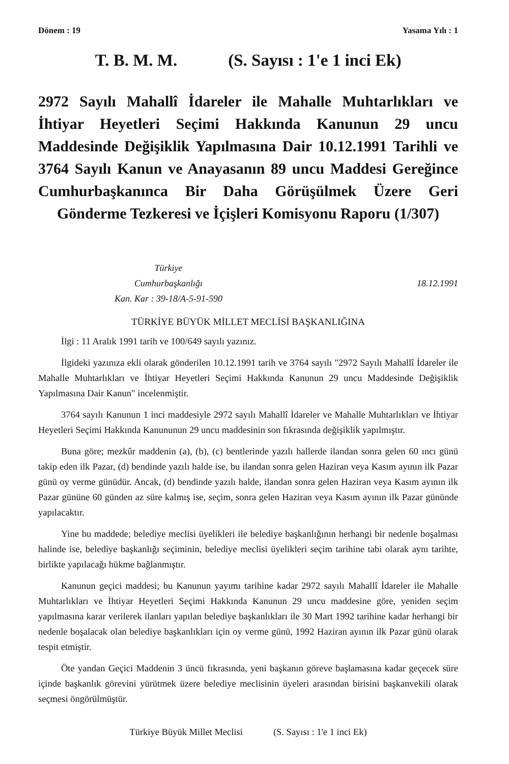Dönem : 19 Yasama Yılı : 1
T. B. M. M. (S. Sayısı : 1'e 1 inci Ek)
2972 Sayılı Mahallî İdareler ile Mahalle Muhtarlıkları ve İhtiyar Heyetleri Seçimi Hakkında Kanunun 29 uncu Maddesinde Değişiklik Yapılmasına Dair 10.12.1991 Tarihli ve 3764 Sayılı Kanun ve Anayasanın 89 uncu Maddesi Gereğince Cumhurbaşkanınca Bir Daha Görüşülmek Üzere Geri Gönderme Tezkeresi ve İçişleri Komisyonu Raporu (1/307)
Türkiye
Cumhurbaşkanlığı
Kan. Kar : 39-18/A-5-91-590
18.12.1991
TÜRKİYE BÜYÜK MİLLET MECLİSİ BAŞKANLIĞINA
İlgi : 11 Aralık 1991 tarih ve 100/649 sayılı yazınız.
İlgideki yazınıza ekli olarak gönderilen 10.12.1991 tarih ve 3764 sayılı "2972 Sayılı Mahallî İdareler ile Mahalle Muhtarlıkları ve İhtiyar Heyetleri Seçimi Hakkında Kanunun 29 uncu Maddesinde Değişiklik Yapılmasına Dair Kanun" incelenmiştir.
3764 sayılı Kanunun 1 inci maddesiyle 2972 sayılı Mahallî İdareler ve Mahalle Muhtarlıkları ve İhtiyar Heyetleri Seçimi Hakkında Kanununun 29 uncu maddesinin son fıkrasında değişiklik yapılmıştır.
Buna göre; mezkûr maddenin (a), (b), (c) bentlerinde yazılı hallerde ilandan sonra gelen 60 ıncı günü takip eden ilk Pazar, (d) bendinde yazılı halde ise, bu ilandan sonra gelen Haziran veya Kasım ayının ilk Pazar günü oy verme günüdür. Ancak, (d) bendinde yazılı halde, ilandan sonra gelen Haziran veya Kasım ayının ilk Pazar gününe 60 günden az süre kalmış ise, seçim, sonra gelen Haziran veya Kasım ayının ilk Pazar gününde yapılacaktır.
Yine bu maddede; belediye meclisi üyelikleri ile belediye başkanlığının herhangi bir nedenle boşalması halinde ise, belediye başkanlığı seçiminin, belediye meclisi üyelikleri seçim tarihine tabi olarak aynı tarihte, birlikte yapılacağı hükme bağlanmıştır.
Kanunun geçici maddesi; bu Kanunun yayımı tarihine kadar 2972 sayılı Mahallî İdareler ile Mahalle Muhtarlıkları ve İhtiyar Heyetleri Seçimi Hakkında Kanunun 29 uncu maddesine göre, yeniden seçim yapılmasına karar verilerek ilanları yapılan belediye başkanlıkları ile 30 Mart 1992 tarihine kadar herhangi bir nedenle boşalacak olan belediye başkanlıkları için oy verme günü, 1992 Haziran ayının ilk Pazar günü olarak tespit etmiştir.
Öte yandan Geçici Maddenin 3 üncü fıkrasında, yeni başkanın göreve başlamasına kadar geçecek süre içinde başkanlık görevini yürütmek üzere belediye meclisinin üyeleri arasından birisini başkanvekili olarak seçmesi öngörülmüştür.
Türkiye Büyük Millet Meclisi (S. Sayısı : 1'e 1 inci Ek)